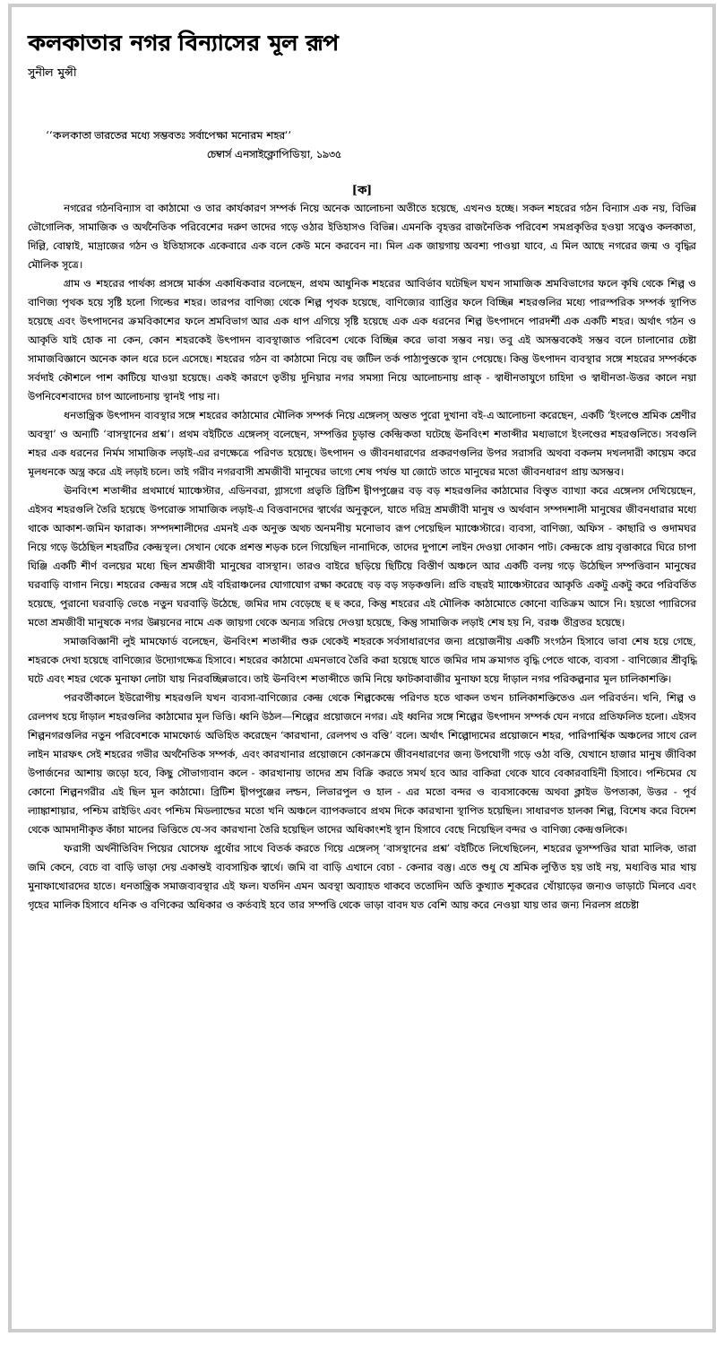কলকাতার নগর বিন্যাসের মূল রূপ
সুনীল মুন্সী
‘‘কলকাতা ভারতের মধ্যে সম্ভবতঃ সর্বাপেক্ষা মনোরম শহর’’
চেম্বার্স এনসাইক্লোপিডিয়া, ১৯৩৫
[ক]
নগরের গঠনবিন্যাস বা কাঠামো ও তার কার্যকারণ সম্পর্ক নিয়ে অনেক আলোচনা অতীতে হয়েছে, এখনও হচ্ছে। সকল শহরের গঠন বিন্যাস এক নয়, বিভিন্ন ভৌগোলিক, সামাজিক ও অর্থনৈতিক পরিবেশের দরুণ তাদের গড়ে ওঠার ইতিহাসও বিভিন্ন। এমনকি বৃহত্তর রাজনৈতিক পরিবেশ সমপ্রকৃতির হওয়া সত্ত্বেও কলকাতা, দিল্লি, বোম্বাই, মাদ্রাজের গঠন ও ইতিহাসকে একেবারে এক বলে কেউ মনে করবেন না। মিল এক জায়গায় অবশ্য পাওয়া যাবে, এ মিল আছে নগরের জন্ম ও বৃদ্ধির মৌলিক সূত্রে।
গ্রাম ও শহরের পার্থক্য প্রসঙ্গে মার্কস একাধিকবার বলেছেন, প্রথম আধুনিক শহরের আবির্ভাব ঘটেছিল যখন সামাজিক শ্রমবিভাগের ফলে কৃষি থেকে শিল্প ও বাণিজ্য পৃথক হয়ে সৃষ্টি হলো গিল্ডের শহর। তারপর বাণিজ্য থেকে শিল্প পৃথক হয়েছে, বাণিজ্যের ব্যাপ্তির ফলে বিচ্ছিন্ন শহরগুলির মধ্যে পারস্পরিক সম্পর্ক স্থাপিত হয়েছে এবং উৎপাদনের ক্রমবিকাশের ফলে শ্রমবিভাগ আর এক ধাপ এগিয়ে সৃষ্টি হয়েছে এক এক ধরনের শিল্প উৎপাদনে পারদর্শী এক একটি শহর। অর্থাৎ গঠন ও আকৃতি যাই হোক না কেন, কোন শহরকেই উৎপাদন ব্যবস্থাজাত পরিবেশ থেকে বিচ্ছিন্ন করে ভাবা সম্ভব নয়। তবু এই অসম্ভবকেই সম্ভব বলে চালানোর চেষ্টা সামাজবিজ্ঞানে অনেক কাল ধরে চলে এসেছে। শহরের গঠন বা কাঠামো নিয়ে বহু জটিল তর্ক পাঠ্যপুস্তকে স্থান পেয়েছে। কিন্তু উৎপাদন ব্যবস্থার সঙ্গে শহরের সম্পর্ককে সর্বদাই কৌশলে পাশ কাটিয়ে যাওয়া হয়েছে। একই কারণে তৃতীয় দুনিয়ার নগর সমস্যা নিয়ে আলোচনায় প্রাক্ - স্বাধীনতাযুগে চাহিদা ও স্বাধীনতা-উত্তর কালে নয়া উপনিবেশবাদের চাপ আলোচনায় স্থানই পায় না।
ধনতান্ত্রিক উৎপাদন ব্যবস্থার সঙ্গে শহরের কাঠামোর মৌলিক সম্পর্ক নিয়ে এঙ্গেলস্ অন্তত পুরো দুখানা বই-এ আলোচনা করেছেন, একটি ‘ইংলণ্ডে শ্রমিক শ্রেণীর অবস্থা’ ও অন্যটি ‘বাসস্থানের প্রশ্ন’। প্রথম বইটিতে এঙ্গেলস্ বলেছেন, সম্পত্তির চূড়ান্ত কেন্দ্রিকতা ঘটেছে ঊনবিংশ শতাব্দীর মধ্যভাগে ইংলণ্ডের শহরগুলিতে। সবগুলি শহর এক ধরনের নির্মম সামাজিক লড়াই-এর রণক্ষেত্রে পরিণত হয়েছে। উৎপাদন ও জীবনধারণের প্রকরণগুলির উপর সরাসরি অথবা বকলম দখলদারী কায়েম করে মূলধনকে অস্ত্র করে এই লড়াই চলে। তাই গরীব নগরবাসী শ্রমজীবী মানুষের ভাগ্যে শেষ পর্যন্ত যা জোটে তাতে মানুষের মতো জীবনধারণ প্রায় অসম্ভব।
ঊনবিংশ শতাব্দীর প্রথমার্ধে ম্যাঞ্চেস্টার, এডিনবরা, গ্লাসগো প্রভৃতি ব্রিটিশ দ্বীপপুঞ্জের বড় বড় শহরগুলির কাঠামোর বিস্তৃত ব্যাখ্যা করে এঙ্গেলস দেখিয়েছেন, এইসব শহরগুলি তৈরি হয়েছে উপরোক্ত সামাজিক লড়াই-এ বিত্তবানদের স্বার্থের অনুকূলে, যাতে দরিদ্র শ্রমজীবী মানুষ ও অর্থবান সম্পদশালী মানুষের জীবনধারার মধ্যে থাকে আকাশ-জমিন ফারাক। সম্পদশালীদের এমনই এক অনুক্ত অথচ অনমনীয় মনোভাব রূপ পেয়েছিল ম্যাঞ্চেস্টারে। ব্যবসা, বাণিজ্য, অফিস - কাছারি ও গুদামঘর নিয়ে গড়ে উঠেছিল শহরটির কেন্দ্রস্থল। সেখান থেকে প্রশস্ত শড়ক চলে গিয়েছিল নানাদিকে, তাদের দুপাশে লাইন দেওয়া দোকান পাট। কেন্দ্রকে প্রায় বৃত্তাকারে ঘিরে চাপা ঘিঞ্জি একটি শীর্ণ বলয়ের মধ্যে ছিল শ্রমজীবী মানুষের বাসস্থান। তারও বাইরে ছড়িয়ে ছিটিয়ে বিস্তীর্ণ অঞ্চলে আর একটি বলয় গড়ে উঠেছিল সম্পত্তিবান মানুষের ঘরবাড়ি বাগান নিয়ে। শহরের কেন্দ্রর সঙ্গে এই বহিরাঞ্চলের যোগাযোগ রক্ষা করেছে বড় বড় সড়কগুলি। প্রতি বছরই ম্যাঞ্চেস্টারের আকৃতি একটু একটু করে পরিবর্তিত হয়েছে, পুরানো ঘরবাড়ি ভেঙে নতুন ঘরবাড়ি উঠেছে, জমির দাম বেড়েছে হু হু করে, কিন্তু শহরের এই মৌলিক কাঠামোতে কোনো ব্যতিক্রম আসে নি। হয়তো প্যারিসের মতো শ্রমজীবী মানুষকে নগর উন্নয়নের নামে এক জায়গা থেকে অন্যত্র সরিয়ে দেওয়া হয়েছে, কিন্তু সামাজিক লড়াই শেষ হয় নি, বরঞ্চ তীব্রতর হয়েছে।
সমাজবিজ্ঞানী লুই মামফোর্ড বলেছেন, ঊনবিংশ শতাব্দীর শুরু থেকেই শহরকে সর্বসাধারণের জন্য প্রয়োজনীয় একটি সংগঠন হিসাবে ভাবা শেষ হয়ে গেছে, শহরকে দেখা হয়েছে বাণিজ্যের উদ্যোগক্ষেত্র হিসাবে। শহরের কাঠামো এমনভাবে তৈরি করা হয়েছে যাতে জমির দাম ক্রমাগত বৃদ্ধি পেতে থাকে, ব্যবসা - বাণিজ্যের শ্রীবৃদ্ধি ঘটে এবং শহর থেকে মুনাফা লোটা যায় নিরবচ্ছিন্নভাবে। তাই ঊনবিংশ শতাব্দীতে জমি নিয়ে ফাটকাবাজীর মুনাফা হয়ে দাঁড়াল নগর পরিকল্পনার মূল চালিকাশক্তি।
পরবর্তীকালে ইউরোপীয় শহরগুলি যখন ব্যবসা-বাণিজ্যের কেন্দ্র থেকে শিল্পকেন্দ্রে পরিণত হতে থাকল তখন চালিকাশক্তিতেও এল পরিবর্তন। খনি, শিল্প ও রেলপথ হয়ে দাঁড়াল শহরগুলির কাঠামোর মূল ভিত্তি। ধ্বনি উঠল—শিল্পের প্রয়োজনে নগর। এই ধ্বনির সঙ্গে শিল্পের উৎপাদন সম্পর্ক যেন নগরে প্রতিফলিত হলো। এইসব শিল্পনগরগুলির নতুন পরিবেশকে মামফোর্ড অভিহিত করেছেন ‘কারখানা, রেলপথ ও বস্তি’ বলে। অর্থাৎ শিল্পোদ্যমের প্রয়োজনে শহর, পারিপার্শ্বিক অঞ্চলের সাথে রেল লাইন মারফৎ সেই শহরের গভীর অর্থনৈতিক সম্পর্ক, এবং কারখানার প্রয়োজনে কোনক্রমে জীবনধারণের জন্য উপযোগী গড়ে ওঠা বস্তি, যেখানে হাজার মানুষ জীবিকা উপার্জনের আশায় জড়ো হবে, কিছু সৌভাগ্যবান কলে - কারখানায় তাদের শ্রম বিক্রি করতে সমর্থ হবে আর বাকিরা থেকে যাবে বেকারবাহিনী হিসাবে। পশ্চিমের যে কোনো শিল্পনগরীর এই ছিল মূল কাঠামো। ব্রিটিশ দ্বীপপুঞ্জের লন্ডন, লিভারপুল ও হাল - এর মতো বন্দর ও ব্যবসাকেন্দ্রে অথবা ক্লাইভ উপত্যকা, উত্তর - পূর্ব ল্যাঙ্কাশায়ার, পশ্চিম রাইডিং এবং পশ্চিম মিডল্যান্ডের মতো খনি অঞ্চলে ব্যাপকভাবে প্রথম দিকে কারখানা স্থাপিত হয়েছিল। সাধারণত হালকা শিল্প, বিশেষ করে বিদেশ থেকে আমদানীকৃত কাঁচা মালের ভিত্তিতে যে-সব কারখানা তৈরি হয়েছিল তাদের অধিকাংশই স্থান হিসাবে বেছে নিয়েছিল বন্দর ও বাণিজ্য কেন্দ্রগুলিকে।
ফরাসী অর্থনীতিবিদ পিয়ের যোসেফ প্রুধোঁর সাথে বিতর্ক করতে গিয়ে এঙ্গেলস্ ‘বাসস্থানের প্রশ্ন’ বইটিতে লিখেছিলেন, শহরের ভূসম্পত্তির যারা মালিক, তারা জমি কেনে, বেচে বা বাড়ি ভাড়া দেয় একান্তই ব্যবসায়িক স্বার্থে। জমি বা বাড়ি এখানে বেচা - কেনার বস্তু। এতে শুধু যে শ্রমিক লুণ্ঠিত হয় তাই নয়, মধ্যবিত্ত মার খায় মুনাফাখোরদের হাতে। ধনতান্ত্রিক সমাজব্যবস্থার এই ফল। যতদিন এমন অবস্থা অব্যাহত থাকবে ততোদিন অতি কুখ্যাত শূকরের খোঁয়াড়ের জন্যও ভাড়াটে মিলবে এবং গৃহের মালিক হিসাবে ধনিক ও বণিকের অধিকার ও কর্তব্যই হবে তার সম্পত্তি থেকে ভাড়া বাবদ যত বেশি আয় করে নেওয়া যায় তার জন্য নিরলস প্রচেষ্টা